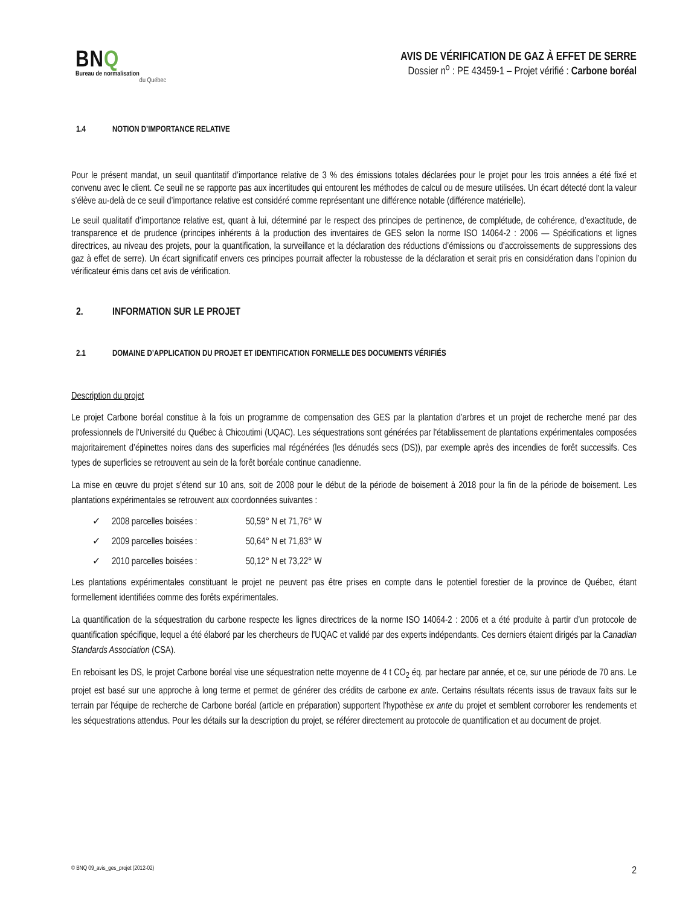BNQ
Bureau de normalisation
du Québec
AVIS DE VÉRIFICATION DE GAZ À EFFET DE SERRE
Dossier n<sup>o</sup> : PE 43459-1 – Projet vérifié : Carbone boréal
1.4 NOTION D’IMPORTANCE RELATIVE
Pour le présent mandat, un seuil quantitatif d’importance relative de 3 % des émissions totales déclarées pour le projet pour les trois années a été fixé et convenu avec le client. Ce seuil ne se rapporte pas aux incertitudes qui entourent les méthodes de calcul ou de mesure utilisées. Un écart détecté dont la valeur s’élève au-delà de ce seuil d’importance relative est considéré comme représentant une différence notable (différence matérielle).
Le seuil qualitatif d’importance relative est, quant à lui, déterminé par le respect des principes de pertinence, de complétude, de cohérence, d’exactitude, de transparence et de prudence (principes inhérents à la production des inventaires de GES selon la norme ISO 14064-2 : 2006 — Spécifications et lignes directrices, au niveau des projets, pour la quantification, la surveillance et la déclaration des réductions d’émissions ou d’accroissements de suppressions des gaz à effet de serre). Un écart significatif envers ces principes pourrait affecter la robustesse de la déclaration et serait pris en considération dans l’opinion du vérificateur émis dans cet avis de vérification.
2. INFORMATION SUR LE PROJET
2.1 DOMAINE D’APPLICATION DU PROJET ET IDENTIFICATION FORMELLE DES DOCUMENTS VÉRIFIÉS
Description du projet
Le projet Carbone boréal constitue à la fois un programme de compensation des GES par la plantation d’arbres et un projet de recherche mené par des professionnels de l’Université du Québec à Chicoutimi (UQAC). Les séquestrations sont générées par l'établissement de plantations expérimentales composées majoritairement d’épinettes noires dans des superficies mal régénérées (les dénudés secs (DS)), par exemple après des incendies de forêt successifs. Ces types de superficies se retrouvent au sein de la forêt boréale continue canadienne.
La mise en œuvre du projet s’étend sur 10 ans, soit de 2008 pour le début de la période de boisement à 2018 pour la fin de la période de boisement. Les plantations expérimentales se retrouvent aux coordonnées suivantes :
✓ 2008 parcelles boisées : 50,59° N et 71,76° W
✓ 2009 parcelles boisées : 50,64° N et 71,83° W
✓ 2010 parcelles boisées : 50,12° N et 73,22° W
Les plantations expérimentales constituant le projet ne peuvent pas être prises en compte dans le potentiel forestier de la province de Québec, étant formellement identifiées comme des forêts expérimentales.
La quantification de la séquestration du carbone respecte les lignes directrices de la norme ISO 14064-2 : 2006 et a été produite à partir d’un protocole de quantification spécifique, lequel a été élaboré par les chercheurs de l'UQAC et validé par des experts indépendants. Ces derniers étaient dirigés par la Canadian Standards Association (CSA).
En reboisant les DS, le projet Carbone boréal vise une séquestration nette moyenne de 4 t CO<sub>2</sub> éq. par hectare par année, et ce, sur une période de 70 ans. Le projet est basé sur une approche à long terme et permet de générer des crédits de carbone ex ante. Certains résultats récents issus de travaux faits sur le terrain par l'équipe de recherche de Carbone boréal (article en préparation) supportent l'hypothèse ex ante du projet et semblent corroborer les rendements et les séquestrations attendus. Pour les détails sur la description du projet, se référer directement au protocole de quantification et au document de projet.
© BNQ 09_avis_ges_projet (2012-02) 2